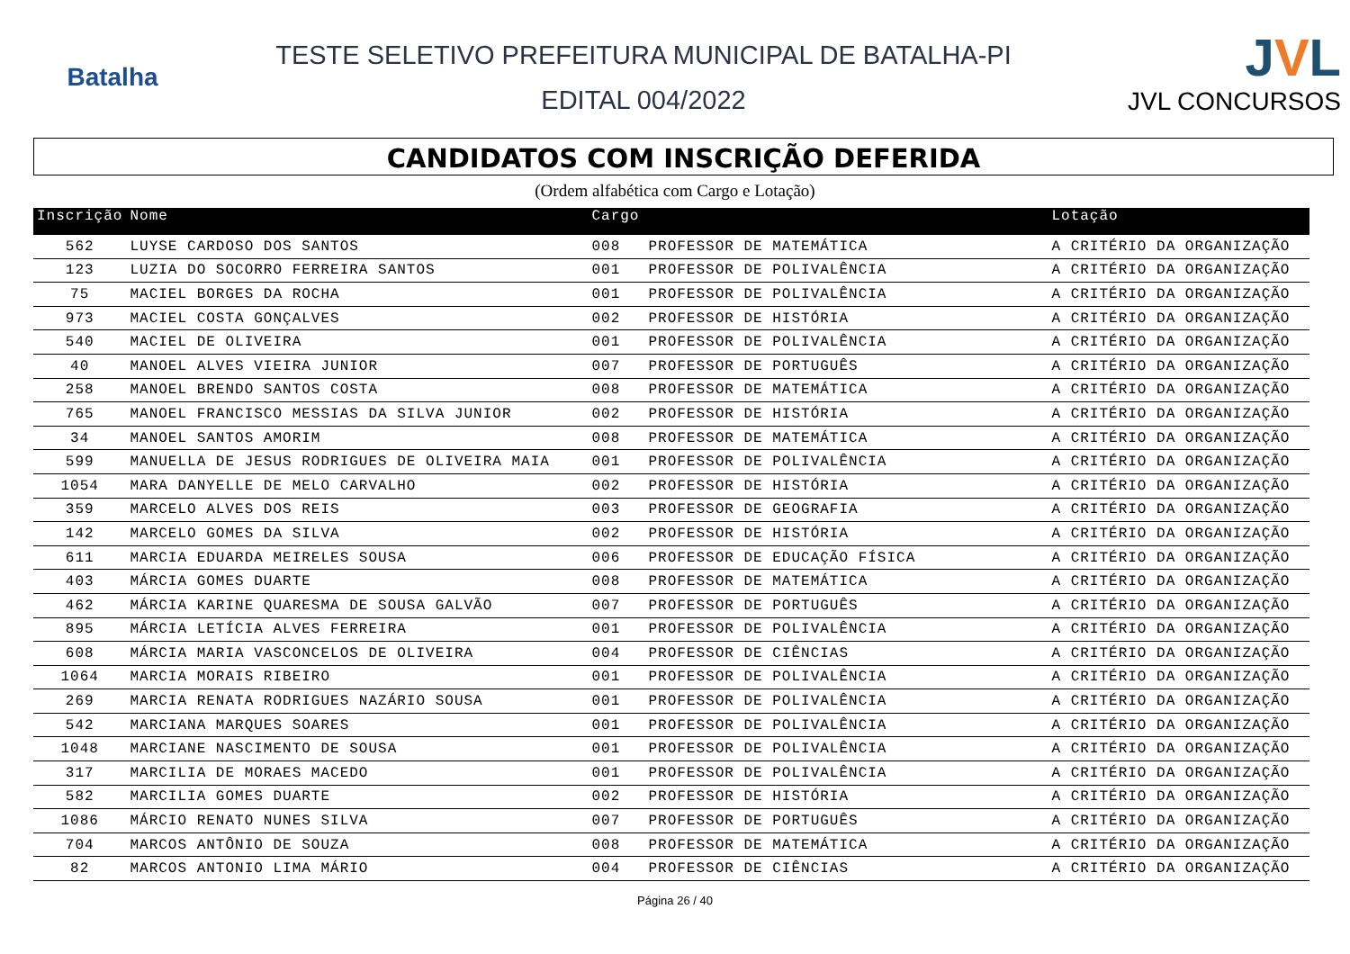Batalha
TESTE SELETIVO PREFEITURA MUNICIPAL DE BATALHA-PI
EDITAL 004/2022
JVL
JVL CONCURSOS
CANDIDATOS COM INSCRIÇÃO DEFERIDA
(Ordem alfabética com Cargo e Lotação)
| Inscrição | Nome | Cargo | | Lotação |
| --- | --- | --- | --- | --- |
| 562 | LUYSE CARDOSO DOS SANTOS | 008 | PROFESSOR DE MATEMÁTICA | A CRITÉRIO DA ORGANIZAÇÃO |
| 123 | LUZIA DO SOCORRO FERREIRA SANTOS | 001 | PROFESSOR DE POLIVALÊNCIA | A CRITÉRIO DA ORGANIZAÇÃO |
| 75 | MACIEL BORGES DA ROCHA | 001 | PROFESSOR DE POLIVALÊNCIA | A CRITÉRIO DA ORGANIZAÇÃO |
| 973 | MACIEL COSTA GONÇALVES | 002 | PROFESSOR DE HISTÓRIA | A CRITÉRIO DA ORGANIZAÇÃO |
| 540 | MACIEL DE OLIVEIRA | 001 | PROFESSOR DE POLIVALÊNCIA | A CRITÉRIO DA ORGANIZAÇÃO |
| 40 | MANOEL ALVES VIEIRA JUNIOR | 007 | PROFESSOR DE PORTUGUÊS | A CRITÉRIO DA ORGANIZAÇÃO |
| 258 | MANOEL BRENDO SANTOS COSTA | 008 | PROFESSOR DE MATEMÁTICA | A CRITÉRIO DA ORGANIZAÇÃO |
| 765 | MANOEL FRANCISCO MESSIAS DA SILVA JUNIOR | 002 | PROFESSOR DE HISTÓRIA | A CRITÉRIO DA ORGANIZAÇÃO |
| 34 | MANOEL SANTOS AMORIM | 008 | PROFESSOR DE MATEMÁTICA | A CRITÉRIO DA ORGANIZAÇÃO |
| 599 | MANUELLA DE JESUS RODRIGUES DE OLIVEIRA MAIA | 001 | PROFESSOR DE POLIVALÊNCIA | A CRITÉRIO DA ORGANIZAÇÃO |
| 1054 | MARA DANYELLE DE MELO CARVALHO | 002 | PROFESSOR DE HISTÓRIA | A CRITÉRIO DA ORGANIZAÇÃO |
| 359 | MARCELO ALVES DOS REIS | 003 | PROFESSOR DE GEOGRAFIA | A CRITÉRIO DA ORGANIZAÇÃO |
| 142 | MARCELO GOMES DA SILVA | 002 | PROFESSOR DE HISTÓRIA | A CRITÉRIO DA ORGANIZAÇÃO |
| 611 | MARCIA EDUARDA MEIRELES SOUSA | 006 | PROFESSOR DE EDUCAÇÃO FÍSICA | A CRITÉRIO DA ORGANIZAÇÃO |
| 403 | MÁRCIA GOMES DUARTE | 008 | PROFESSOR DE MATEMÁTICA | A CRITÉRIO DA ORGANIZAÇÃO |
| 462 | MÁRCIA KARINE QUARESMA DE SOUSA GALVÃO | 007 | PROFESSOR DE PORTUGUÊS | A CRITÉRIO DA ORGANIZAÇÃO |
| 895 | MÁRCIA LETÍCIA ALVES FERREIRA | 001 | PROFESSOR DE POLIVALÊNCIA | A CRITÉRIO DA ORGANIZAÇÃO |
| 608 | MÁRCIA MARIA VASCONCELOS DE OLIVEIRA | 004 | PROFESSOR DE CIÊNCIAS | A CRITÉRIO DA ORGANIZAÇÃO |
| 1064 | MARCIA MORAIS RIBEIRO | 001 | PROFESSOR DE POLIVALÊNCIA | A CRITÉRIO DA ORGANIZAÇÃO |
| 269 | MARCIA RENATA RODRIGUES NAZÁRIO SOUSA | 001 | PROFESSOR DE POLIVALÊNCIA | A CRITÉRIO DA ORGANIZAÇÃO |
| 542 | MARCIANA MARQUES SOARES | 001 | PROFESSOR DE POLIVALÊNCIA | A CRITÉRIO DA ORGANIZAÇÃO |
| 1048 | MARCIANE NASCIMENTO DE SOUSA | 001 | PROFESSOR DE POLIVALÊNCIA | A CRITÉRIO DA ORGANIZAÇÃO |
| 317 | MARCILIA DE MORAES MACEDO | 001 | PROFESSOR DE POLIVALÊNCIA | A CRITÉRIO DA ORGANIZAÇÃO |
| 582 | MARCILIA GOMES DUARTE | 002 | PROFESSOR DE HISTÓRIA | A CRITÉRIO DA ORGANIZAÇÃO |
| 1086 | MÁRCIO RENATO NUNES SILVA | 007 | PROFESSOR DE PORTUGUÊS | A CRITÉRIO DA ORGANIZAÇÃO |
| 704 | MARCOS ANTÔNIO DE SOUZA | 008 | PROFESSOR DE MATEMÁTICA | A CRITÉRIO DA ORGANIZAÇÃO |
| 82 | MARCOS ANTONIO LIMA MÁRIO | 004 | PROFESSOR DE CIÊNCIAS | A CRITÉRIO DA ORGANIZAÇÃO |
Página 26 / 40